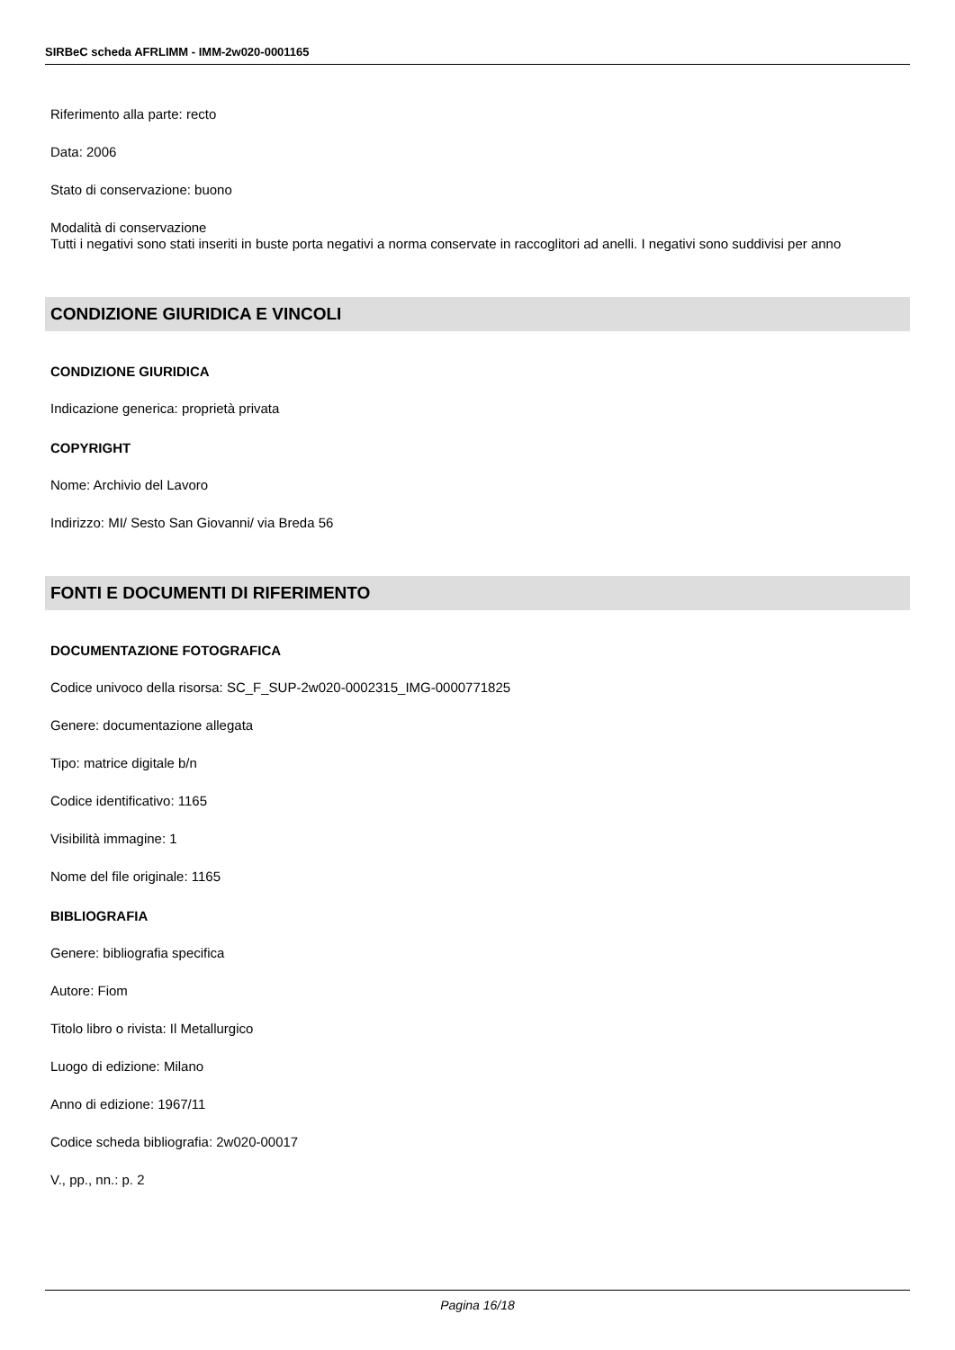SIRBeC scheda AFRLIMM - IMM-2w020-0001165
Riferimento alla parte: recto
Data: 2006
Stato di conservazione: buono
Modalità di conservazione
Tutti i negativi sono stati inseriti in buste porta negativi a norma conservate in raccoglitori ad anelli. I negativi sono suddivisi per anno
CONDIZIONE GIURIDICA E VINCOLI
CONDIZIONE GIURIDICA
Indicazione generica: proprietà privata
COPYRIGHT
Nome: Archivio del Lavoro
Indirizzo: MI/ Sesto San Giovanni/ via Breda 56
FONTI E DOCUMENTI DI RIFERIMENTO
DOCUMENTAZIONE FOTOGRAFICA
Codice univoco della risorsa: SC_F_SUP-2w020-0002315_IMG-0000771825
Genere: documentazione allegata
Tipo: matrice digitale b/n
Codice identificativo: 1165
Visibilità immagine: 1
Nome del file originale: 1165
BIBLIOGRAFIA
Genere: bibliografia specifica
Autore: Fiom
Titolo libro o rivista: Il Metallurgico
Luogo di edizione: Milano
Anno di edizione: 1967/11
Codice scheda bibliografia: 2w020-00017
V., pp., nn.: p. 2
Pagina 16/18